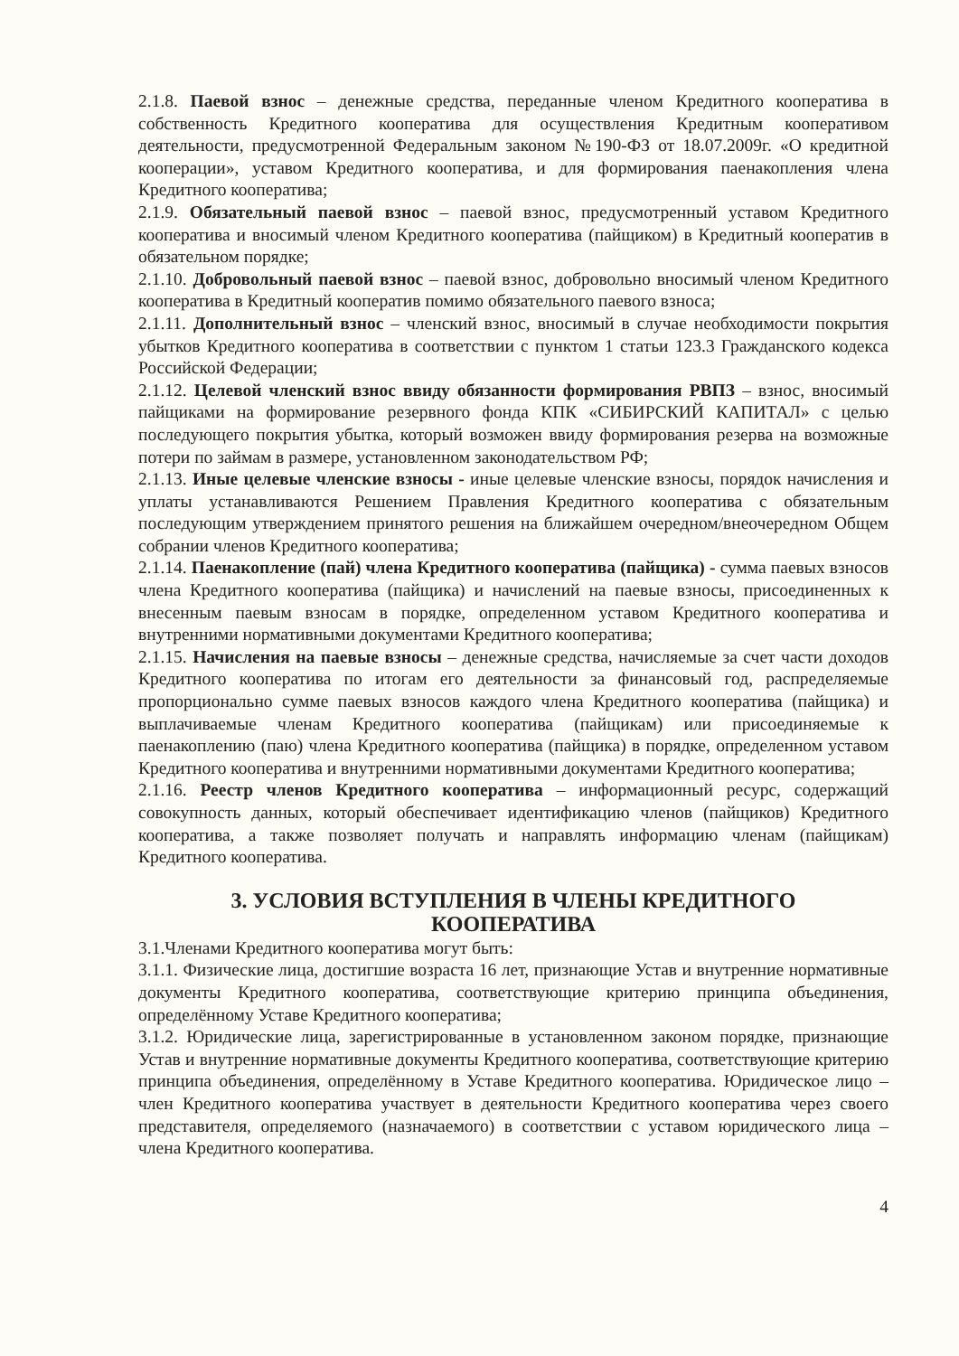2.1.8. Паевой взнос – денежные средства, переданные членом Кредитного кооператива в собственность Кредитного кооператива для осуществления Кредитным кооперативом деятельности, предусмотренной Федеральным законом №190-ФЗ от 18.07.2009г. «О кредитной кооперации», уставом Кредитного кооператива, и для формирования паенакопления члена Кредитного кооператива;
2.1.9. Обязательный паевой взнос – паевой взнос, предусмотренный уставом Кредитного кооператива и вносимый членом Кредитного кооператива (пайщиком) в Кредитный кооператив в обязательном порядке;
2.1.10. Добровольный паевой взнос – паевой взнос, добровольно вносимый членом Кредитного кооператива в Кредитный кооператив помимо обязательного паевого взноса;
2.1.11. Дополнительный взнос – членский взнос, вносимый в случае необходимости покрытия убытков Кредитного кооператива в соответствии с пунктом 1 статьи 123.3 Гражданского кодекса Российской Федерации;
2.1.12. Целевой членский взнос ввиду обязанности формирования РВПЗ – взнос, вносимый пайщиками на формирование резервного фонда КПК «СИБИРСКИЙ КАПИТАЛ» с целью последующего покрытия убытка, который возможен ввиду формирования резерва на возможные потери по займам в размере, установленном законодательством РФ;
2.1.13. Иные целевые членские взносы - иные целевые членские взносы, порядок начисления и уплаты устанавливаются Решением Правления Кредитного кооператива с обязательным последующим утверждением принятого решения на ближайшем очередном/внеочередном Общем собрании членов Кредитного кооператива;
2.1.14. Паенакопление (пай) члена Кредитного кооператива (пайщика) - сумма паевых взносов члена Кредитного кооператива (пайщика) и начислений на паевые взносы, присоединенных к внесенным паевым взносам в порядке, определенном уставом Кредитного кооператива и внутренними нормативными документами Кредитного кооператива;
2.1.15. Начисления на паевые взносы – денежные средства, начисляемые за счет части доходов Кредитного кооператива по итогам его деятельности за финансовый год, распределяемые пропорционально сумме паевых взносов каждого члена Кредитного кооператива (пайщика) и выплачиваемые членам Кредитного кооператива (пайщикам) или присоединяемые к паенакоплению (паю) члена Кредитного кооператива (пайщика) в порядке, определенном уставом Кредитного кооператива и внутренними нормативными документами Кредитного кооператива;
2.1.16. Реестр членов Кредитного кооператива – информационный ресурс, содержащий совокупность данных, который обеспечивает идентификацию членов (пайщиков) Кредитного кооператива, а также позволяет получать и направлять информацию членам (пайщикам) Кредитного кооператива.
3. УСЛОВИЯ ВСТУПЛЕНИЯ В ЧЛЕНЫ КРЕДИТНОГО
КООПЕРАТИВА
3.1.Членами Кредитного кооператива могут быть:
3.1.1. Физические лица, достигшие возраста 16 лет, признающие Устав и внутренние нормативные документы Кредитного кооператива, соответствующие критерию принципа объединения, определённому Уставе Кредитного кооператива;
3.1.2. Юридические лица, зарегистрированные в установленном законом порядке, признающие Устав и внутренние нормативные документы Кредитного кооператива, соответствующие критерию принципа объединения, определённому в Уставе Кредитного кооператива. Юридическое лицо – член Кредитного кооператива участвует в деятельности Кредитного кооператива через своего представителя, определяемого (назначаемого) в соответствии с уставом юридического лица – члена Кредитного кооператива.
4